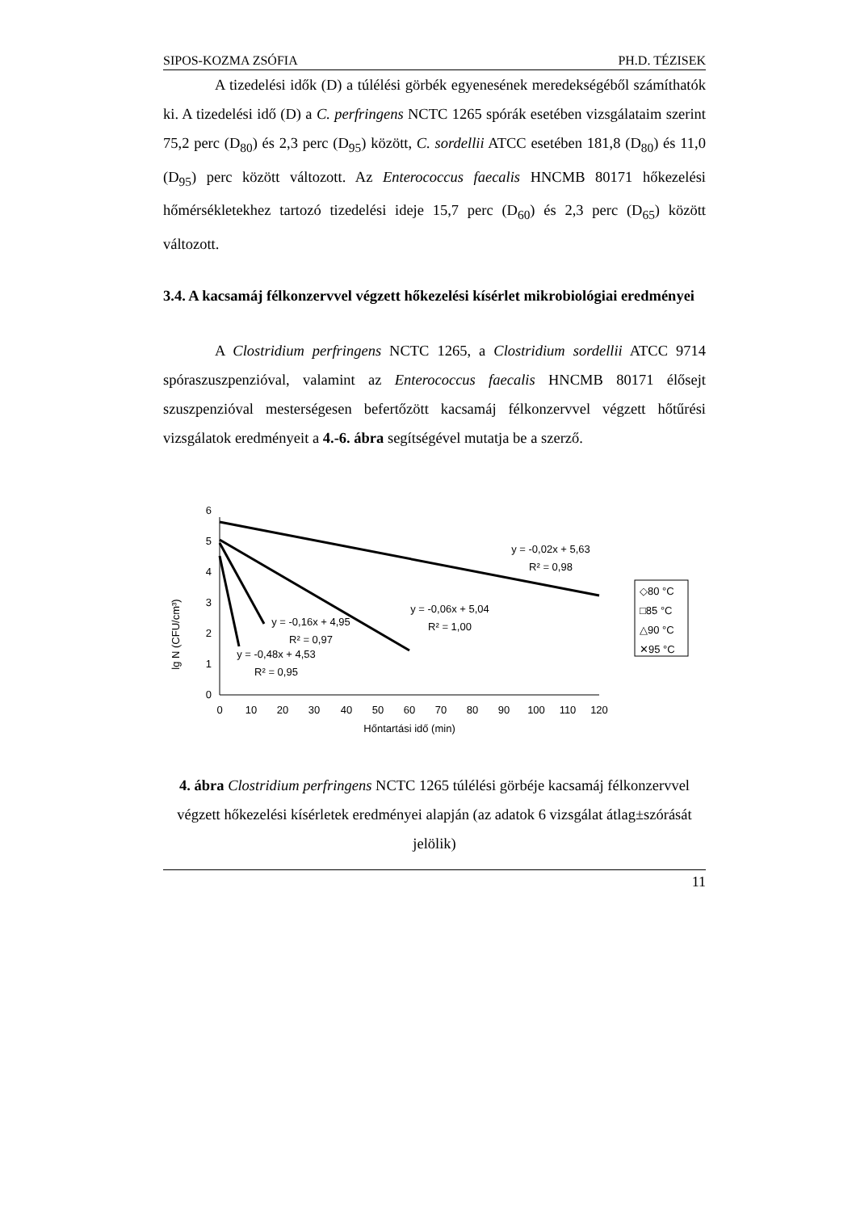SIPOS-KOZMA ZSÓFIA PH.D. TÉZISEK
A tizedelési idők (D) a túlélési görbék egyenesének meredekségéből számíthatók ki. A tizedelési idő (D) a C. perfringens NCTC 1265 spórák esetében vizsgálataim szerint 75,2 perc (D<sub>80</sub>) és 2,3 perc (D<sub>95</sub>) között, C. sordellii ATCC esetében 181,8 (D<sub>80</sub>) és 11,0 (D<sub>95</sub>) perc között változott. Az Enterococcus faecalis HNCMB 80171 hőkezelési hőmérsékletekhez tartozó tizedelési ideje 15,7 perc (D<sub>60</sub>) és 2,3 perc (D<sub>65</sub>) között változott.
3.4. A kacsamáj félkonzervvel végzett hőkezelési kísérlet mikrobiológiai eredményei
A Clostridium perfringens NCTC 1265, a Clostridium sordellii ATCC 9714 spóraszuszpenzióval, valamint az Enterococcus faecalis HNCMB 80171 élősejt szuszpenzióval mesterségesen befertőzött kacsamáj félkonzervvel végzett hőtűrési vizsgálatok eredményeit a 4.-6. ábra segítségével mutatja be a szerző.
lg N (CFU/cm³)
0
1
2
3
4
5
6
0
10
20
30
40
50
60
70
80
90
100
110
120
Hőntartási idő (min)
y = -0,02x + 5,63
R² = 0,98
y = -0,06x + 5,04
R² = 1,00
y = -0,16x + 4,95
R² = 0,97
y = -0,48x + 4,53
R² = 0,95
◇80 °C
□85 °C
△90 °C
✕95 °C
4. ábra Clostridium perfringens NCTC 1265 túlélési görbéje kacsamáj félkonzervvel végzett hőkezelési kísérletek eredményei alapján (az adatok 6 vizsgálat átlag±szórását jelölik)
11